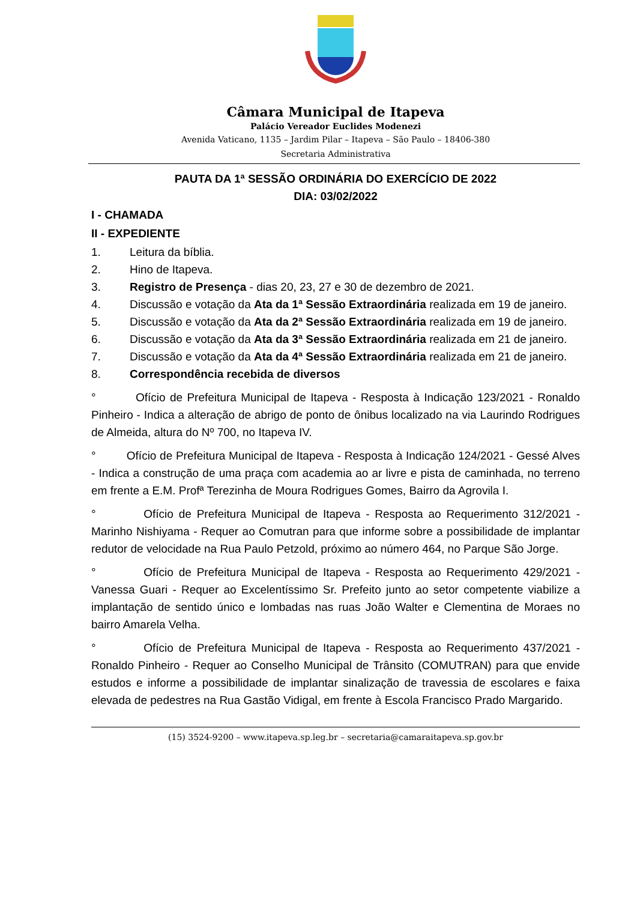Câmara Municipal de Itapeva
Palácio Vereador Euclides Modenezi
Avenida Vaticano, 1135 – Jardim Pilar – Itapeva – São Paulo – 18406-380
Secretaria Administrativa
PAUTA DA 1ª SESSÃO ORDINÁRIA DO EXERCÍCIO DE 2022
DIA: 03/02/2022
I - CHAMADA
II - EXPEDIENTE
1. Leitura da bíblia.
2. Hino de Itapeva.
3. Registro de Presença - dias 20, 23, 27 e 30 de dezembro de 2021.
4. Discussão e votação da Ata da 1ª Sessão Extraordinária realizada em 19 de janeiro.
5. Discussão e votação da Ata da 2ª Sessão Extraordinária realizada em 19 de janeiro.
6. Discussão e votação da Ata da 3ª Sessão Extraordinária realizada em 21 de janeiro.
7. Discussão e votação da Ata da 4ª Sessão Extraordinária realizada em 21 de janeiro.
8. Correspondência recebida de diversos
° Ofício de Prefeitura Municipal de Itapeva - Resposta à Indicação 123/2021 - Ronaldo Pinheiro - Indica a alteração de abrigo de ponto de ônibus localizado na via Laurindo Rodrigues de Almeida, altura do Nº 700, no Itapeva IV.
° Ofício de Prefeitura Municipal de Itapeva - Resposta à Indicação 124/2021 - Gessé Alves - Indica a construção de uma praça com academia ao ar livre e pista de caminhada, no terreno em frente a E.M. Profª Terezinha de Moura Rodrigues Gomes, Bairro da Agrovila I.
° Ofício de Prefeitura Municipal de Itapeva - Resposta ao Requerimento 312/2021 - Marinho Nishiyama - Requer ao Comutran para que informe sobre a possibilidade de implantar redutor de velocidade na Rua Paulo Petzold, próximo ao número 464, no Parque São Jorge.
° Ofício de Prefeitura Municipal de Itapeva - Resposta ao Requerimento 429/2021 - Vanessa Guari - Requer ao Excelentíssimo Sr. Prefeito junto ao setor competente viabilize a implantação de sentido único e lombadas nas ruas João Walter e Clementina de Moraes no bairro Amarela Velha.
° Ofício de Prefeitura Municipal de Itapeva - Resposta ao Requerimento 437/2021 - Ronaldo Pinheiro - Requer ao Conselho Municipal de Trânsito (COMUTRAN) para que envide estudos e informe a possibilidade de implantar sinalização de travessia de escolares e faixa elevada de pedestres na Rua Gastão Vidigal, em frente à Escola Francisco Prado Margarido.
(15) 3524-9200 – www.itapeva.sp.leg.br – secretaria@camaraitapeva.sp.gov.br